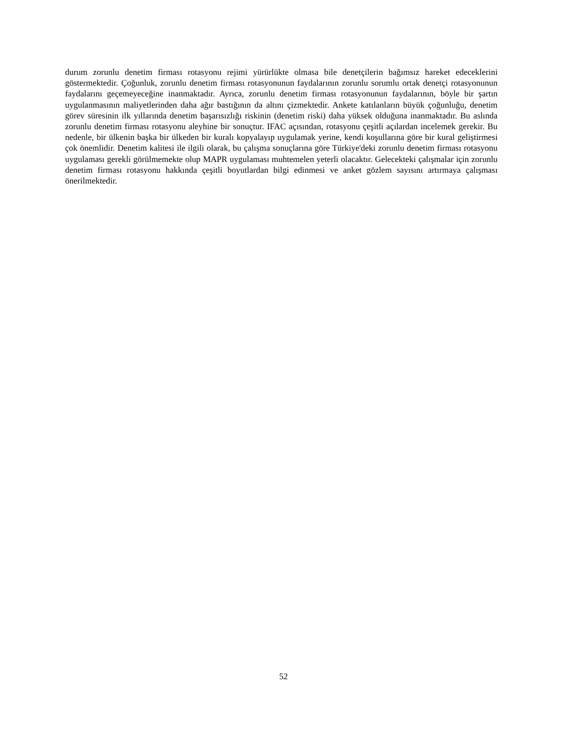durum zorunlu denetim firması rotasyonu rejimi yürürlükte olmasa bile denetçilerin bağımsız hareket edeceklerini göstermektedir. Çoğunluk, zorunlu denetim firması rotasyonunun faydalarının zorunlu sorumlu ortak denetçi rotasyonunun faydalarını geçemeyeceğine inanmaktadır. Ayrıca, zorunlu denetim firması rotasyonunun faydalarının, böyle bir şartın uygulanmasının maliyetlerinden daha ağır bastığının da altını çizmektedir. Ankete katılanların büyük çoğunluğu, denetim görev süresinin ilk yıllarında denetim başarısızlığı riskinin (denetim riski) daha yüksek olduğuna inanmaktadır. Bu aslında zorunlu denetim firması rotasyonu aleyhine bir sonuçtur. IFAC açısından, rotasyonu çeşitli açılardan incelemek gerekir. Bu nedenle, bir ülkenin başka bir ülkeden bir kuralı kopyalayıp uygulamak yerine, kendi koşullarına göre bir kural geliştirmesi çok önemlidir. Denetim kalitesi ile ilgili olarak, bu çalışma sonuçlarına göre Türkiye'deki zorunlu denetim firması rotasyonu uygulaması gerekli görülmemekte olup MAPR uygulaması muhtemelen yeterli olacaktır. Gelecekteki çalışmalar için zorunlu denetim firması rotasyonu hakkında çeşitli boyutlardan bilgi edinmesi ve anket gözlem sayısını artırmaya çalışması önerilmektedir.
52